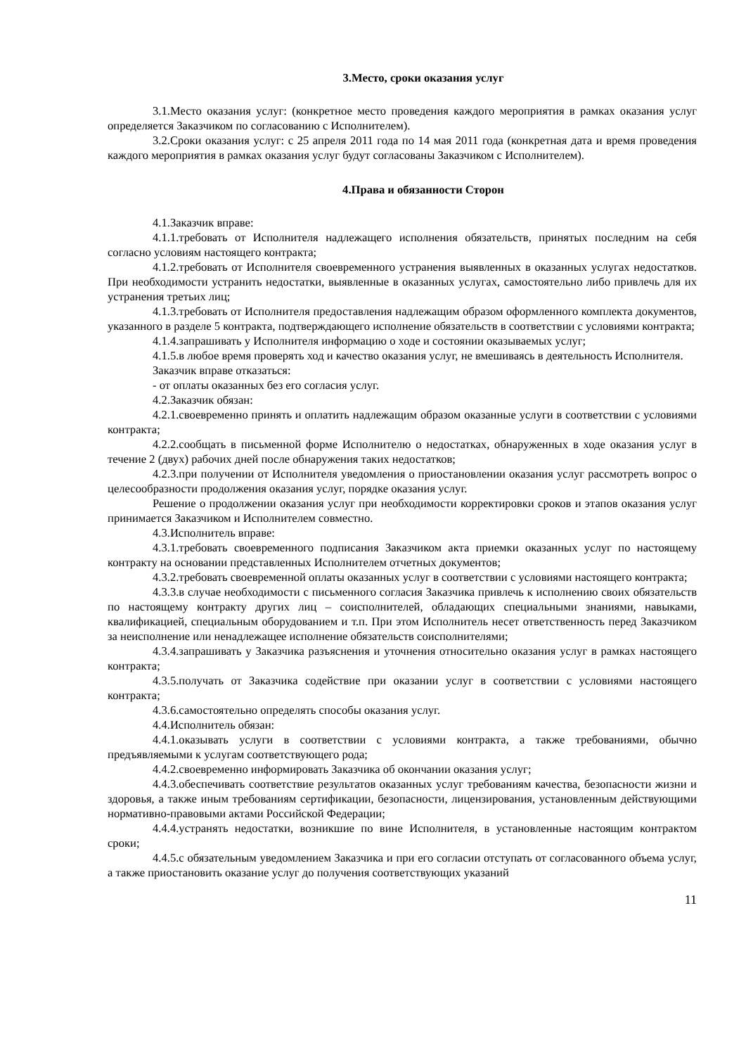3.Место, сроки оказания услуг
3.1.Место оказания услуг: (конкретное место проведения каждого мероприятия в рамках оказания услуг определяется Заказчиком по согласованию с Исполнителем).
3.2.Сроки оказания услуг: с 25 апреля 2011 года по 14 мая 2011 года (конкретная дата и время проведения каждого мероприятия в рамках оказания услуг будут согласованы Заказчиком с Исполнителем).
4.Права и обязанности Сторон
4.1.Заказчик вправе:
4.1.1.требовать от Исполнителя надлежащего исполнения обязательств, принятых последним на себя согласно условиям настоящего контракта;
4.1.2.требовать от Исполнителя своевременного устранения выявленных в оказанных услугах недостатков. При необходимости устранить недостатки, выявленные в оказанных услугах, самостоятельно либо привлечь для их устранения третьих лиц;
4.1.3.требовать от Исполнителя предоставления надлежащим образом оформленного комплекта документов, указанного в разделе 5 контракта, подтверждающего исполнение обязательств в соответствии с условиями контракта;
4.1.4.запрашивать у Исполнителя информацию о ходе и состоянии оказываемых услуг;
4.1.5.в любое время проверять ход и качество оказания услуг, не вмешиваясь в деятельность Исполнителя.
Заказчик вправе отказаться:
- от оплаты оказанных без его согласия услуг.
4.2.Заказчик обязан:
4.2.1.своевременно принять и оплатить надлежащим образом оказанные услуги в соответствии с условиями контракта;
4.2.2.сообщать в письменной форме Исполнителю о недостатках, обнаруженных в ходе оказания услуг в течение 2 (двух) рабочих дней после обнаружения таких недостатков;
4.2.3.при получении от Исполнителя уведомления о приостановлении оказания услуг рассмотреть вопрос о целесообразности продолжения оказания услуг, порядке оказания услуг.
Решение о продолжении оказания услуг при необходимости корректировки сроков и этапов оказания услуг принимается Заказчиком и Исполнителем совместно.
4.3.Исполнитель вправе:
4.3.1.требовать своевременного подписания Заказчиком акта приемки оказанных услуг по настоящему контракту на основании представленных Исполнителем отчетных документов;
4.3.2.требовать своевременной оплаты оказанных услуг в соответствии с условиями настоящего контракта;
4.3.3.в случае необходимости с письменного согласия Заказчика привлечь к исполнению своих обязательств по настоящему контракту других лиц – соисполнителей, обладающих специальными знаниями, навыками, квалификацией, специальным оборудованием и т.п. При этом Исполнитель несет ответственность перед Заказчиком за неисполнение или ненадлежащее исполнение обязательств соисполнителями;
4.3.4.запрашивать у Заказчика разъяснения и уточнения относительно оказания услуг в рамках настоящего контракта;
4.3.5.получать от Заказчика содействие при оказании услуг в соответствии с условиями настоящего контракта;
4.3.6.самостоятельно определять способы оказания услуг.
4.4.Исполнитель обязан:
4.4.1.оказывать услуги в соответствии с условиями контракта, а также требованиями, обычно предъявляемыми к услугам соответствующего рода;
4.4.2.своевременно информировать Заказчика об окончании оказания услуг;
4.4.3.обеспечивать соответствие результатов оказанных услуг требованиям качества, безопасности жизни и здоровья, а также иным требованиям сертификации, безопасности, лицензирования, установленным действующими нормативно-правовыми актами Российской Федерации;
4.4.4.устранять недостатки, возникшие по вине Исполнителя, в установленные настоящим контрактом сроки;
4.4.5.с обязательным уведомлением Заказчика и при его согласии отступать от согласованного объема услуг, а также приостановить оказание услуг до получения соответствующих указаний
11